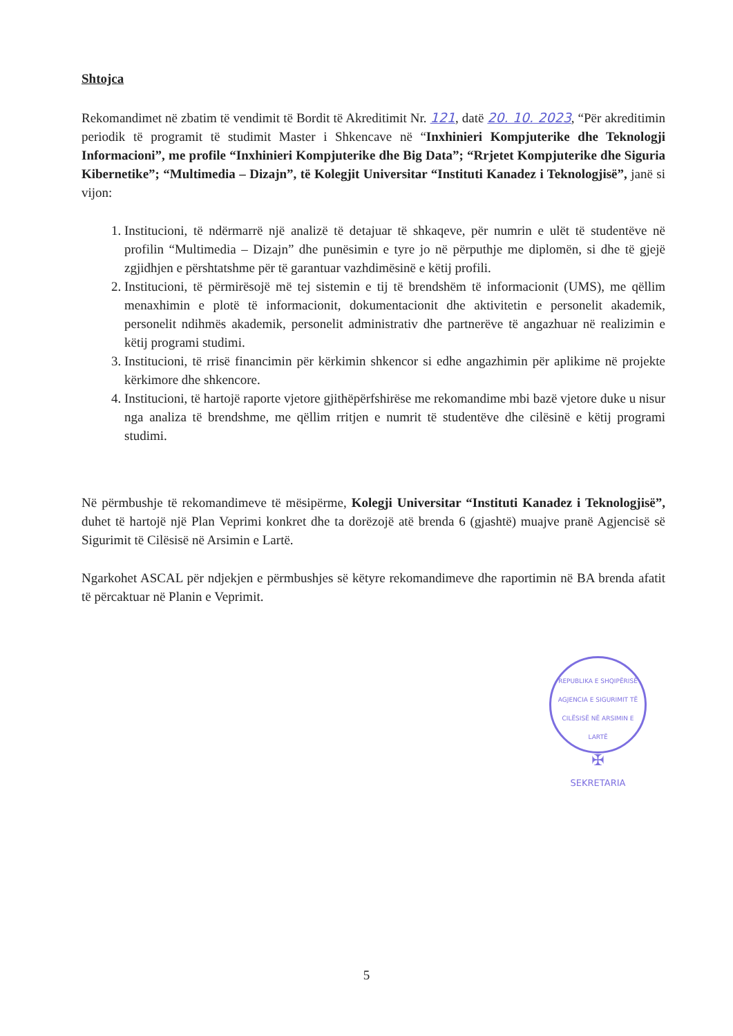Shtojca
Rekomandimet në zbatim të vendimit të Bordit të Akreditimit Nr. 121, datë 20. 10. 2023, “Për akreditimin periodik të programit të studimit Master i Shkencave në “Inxhinieri Kompjuterike dhe Teknologji Informacioni”, me profile “Inxhinieri Kompjuterike dhe Big Data”; “Rrjetet Kompjuterike dhe Siguria Kibernetike”; “Multimedia – Dizajn”, të Kolegjit Universitar “Instituti Kanadez i Teknologjisë”, janë si vijon:
1. Institucioni, të ndërmarrë një analizë të detajuar të shkaqeve, për numrin e ulët të studentëve në profilin “Multimedia – Dizajn” dhe punësimin e tyre jo në përputhje me diplomën, si dhe të gjejë zgjidhjen e përshtatshme për të garantuar vazhdimësinë e këtij profili.
2. Institucioni, të përmirësojë më tej sistemin e tij të brendshëm të informacionit (UMS), me qëllim menaxhimin e plotë të informacionit, dokumentacionit dhe aktivitetin e personelit akademik, personelit ndihmës akademik, personelit administrativ dhe partnerëve të angazhuar në realizimin e këtij programi studimi.
3. Institucioni, të rrisë financimin për kërkimin shkencor si edhe angazhimin për aplikime në projekte kërkimore dhe shkencore.
4. Institucioni, të hartojë raporte vjetore gjithëpërfshirëse me rekomandime mbi bazë vjetore duke u nisur nga analiza të brendshme, me qëllim rritjen e numrit të studentëve dhe cilësinë e këtij programi studimi.
Në përmbushje të rekomandimeve të mësipërme, Kolegji Universitar “Instituti Kanadez i Teknologjisë”, duhet të hartojë një Plan Veprimi konkret dhe ta dorëzojë atë brenda 6 (gjashtë) muajve pranë Agjencisë së Sigurimit të Cilësisë në Arsimin e Lartë.
Ngarkohet ASCAL për ndjekjen e përmbushjes së këtyre rekomandimeve dhe raportimin në BA brenda afatit të përcaktuar në Planin e Veprimit.
REPUBLIKA E SHQIPËRISË
AGJENCIA E SIGURIMIT TË CILËSISË NË ARSIMIN E LARTË
✠
SEKRETARIA
5